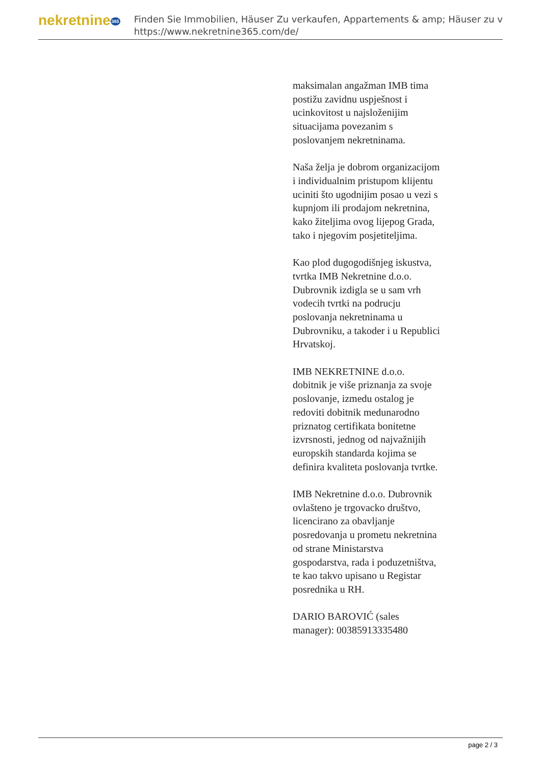nekretnine365
Finden Sie Immobilien, Häuser Zu verkaufen, Appartements & amp; Häuser zu v
https://www.nekretnine365.com/de/
maksimalan angažman IMB tima postižu zavidnu uspješnost i ucinkovitost u najsloženijim situacijama povezanim s poslovanjem nekretninama.
Naša želja je dobrom organizacijom i individualnim pristupom klijentu uciniti što ugodnijim posao u vezi s kupnjom ili prodajom nekretnina, kako žiteljima ovog lijepog Grada, tako i njegovim posjetiteljima.
Kao plod dugogodišnjeg iskustva, tvrtka IMB Nekretnine d.o.o. Dubrovnik izdigla se u sam vrh vodecih tvrtki na podrucju poslovanja nekretninama u Dubrovniku, a takoder i u Republici Hrvatskoj.
IMB NEKRETNINE d.o.o. dobitnik je više priznanja za svoje poslovanje, izmedu ostalog je redoviti dobitnik medunarodno priznatog certifikata bonitetne izvrsnosti, jednog od najvažnijih europskih standarda kojima se definira kvaliteta poslovanja tvrtke.
IMB Nekretnine d.o.o. Dubrovnik ovlašteno je trgovacko društvo, licencirano za obavljanje posredovanja u prometu nekretnina od strane Ministarstva gospodarstva, rada i poduzetništva, te kao takvo upisano u Registar posrednika u RH.
DARIO BAROVIĆ (sales manager): 00385913335480
page 2 / 3